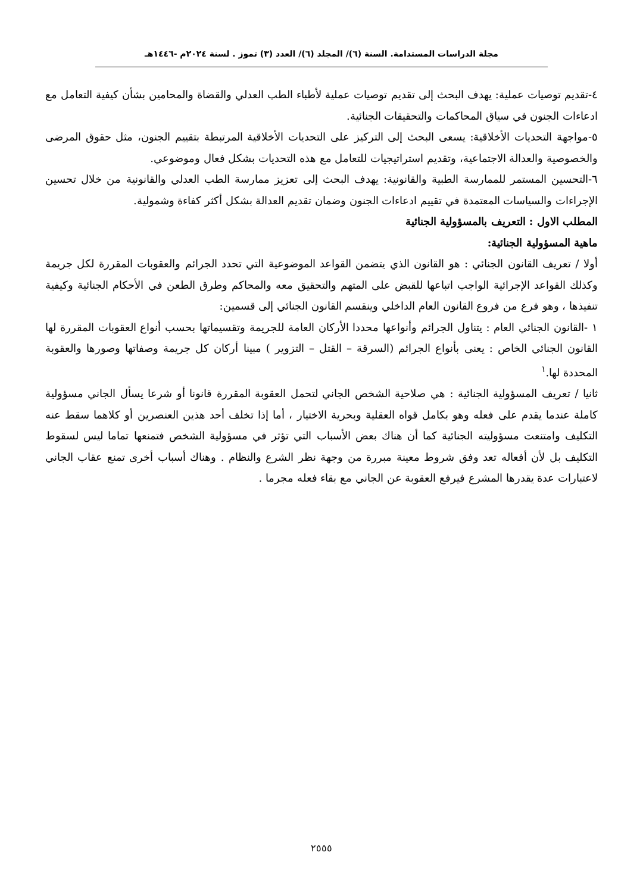مجلة الدراسات المستدامة. السنة (٦)/ المجلد (٦)/ العدد (٣) تموز . لسنة ٢٠٢٤م -١٤٤٦هـ
٤-تقديم توصيات عملية: يهدف البحث إلى تقديم توصيات عملية لأطباء الطب العدلي والقضاة والمحامين بشأن كيفية التعامل مع ادعاءات الجنون في سياق المحاكمات والتحقيقات الجنائية.
٥-مواجهة التحديات الأخلاقية: يسعى البحث إلى التركيز على التحديات الأخلاقية المرتبطة بتقييم الجنون، مثل حقوق المرضى والخصوصية والعدالة الاجتماعية، وتقديم استراتيجيات للتعامل مع هذه التحديات بشكل فعال وموضوعي.
٦-التحسين المستمر للممارسة الطبية والقانونية: يهدف البحث إلى تعزيز ممارسة الطب العدلي والقانونية من خلال تحسين الإجراءات والسياسات المعتمدة في تقييم ادعاءات الجنون وضمان تقديم العدالة بشكل أكثر كفاءة وشمولية.
المطلب الاول : التعريف بالمسؤولية الجنائية
ماهية المسؤولية الجنائية:
أولا / تعريف القانون الجنائي : هو القانون الذي يتضمن القواعد الموضوعية التي تحدد الجرائم والعقوبات المقررة لكل جريمة وكذلك القواعد الإجرائية الواجب اتباعها للقبض على المتهم والتحقيق معه والمحاكم وطرق الطعن في الأحكام الجنائية وكيفية تنفيذها ، وهو فرع من فروع القانون العام الداخلي وينقسم القانون الجنائي إلى قسمين:
١ -القانون الجنائي العام : يتناول الجرائم وأنواعها محددا الأركان العامة للجريمة وتقسيماتها بحسب أنواع العقوبات المقررة لها القانون الجنائي الخاص : يعنى بأنواع الجرائم (السرقة – القتل – التزوير ) مبينا أركان كل جريمة وصفاتها وصورها والعقوبة المحددة لها.<sup>١</sup>
ثانيا / تعريف المسؤولية الجنائية : هي صلاحية الشخص الجاني لتحمل العقوبة المقررة قانونا أو شرعا يسأل الجاني مسؤولية كاملة عندما يقدم على فعله وهو بكامل قواه العقلية وبحرية الاختيار ، أما إذا تخلف أحد هذين العنصرين أو كلاهما سقط عنه التكليف وامتنعت مسؤوليته الجنائية كما أن هناك بعض الأسباب التي تؤثر في مسؤولية الشخص فتمنعها تماما ليس لسقوط التكليف بل لأن أفعاله تعد وفق شروط معينة مبررة من وجهة نظر الشرع والنظام . وهناك أسباب أخرى تمنع عقاب الجاني لاعتبارات عدة يقدرها المشرع فيرفع العقوبة عن الجاني مع بقاء فعله مجرما .
٢٥٥٥